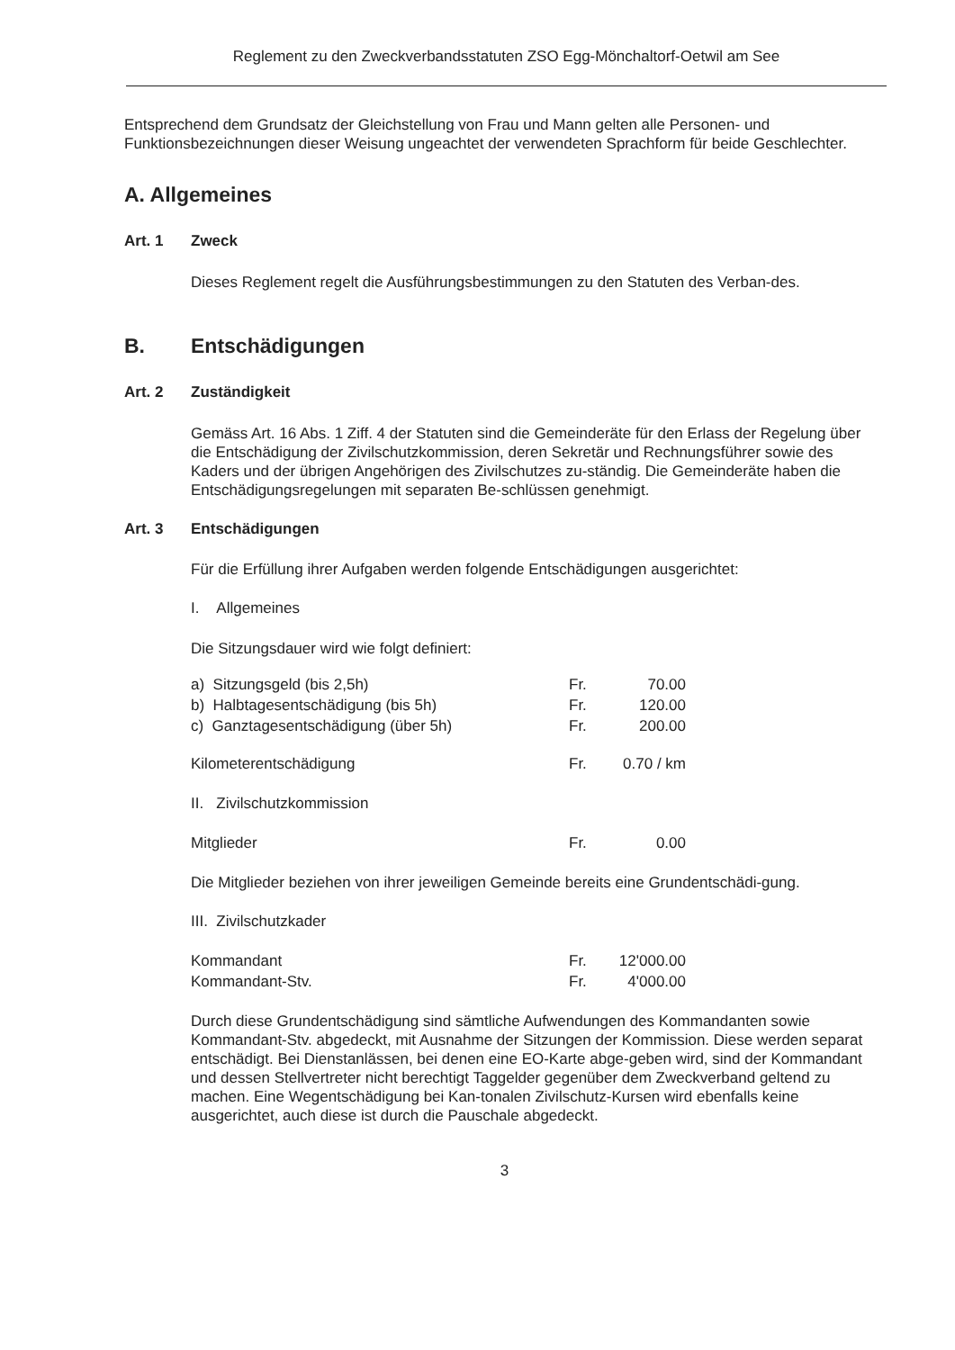Reglement zu den Zweckverbandsstatuten ZSO Egg-Mönchaltorf-Oetwil am See
Entsprechend dem Grundsatz der Gleichstellung von Frau und Mann gelten alle Personen- und Funktionsbezeichnungen dieser Weisung ungeachtet der verwendeten Sprachform für beide Geschlechter.
A. Allgemeines
Art. 1 Zweck
Dieses Reglement regelt die Ausführungsbestimmungen zu den Statuten des Verban-des.
B. Entschädigungen
Art. 2 Zuständigkeit
Gemäss Art. 16 Abs. 1 Ziff. 4 der Statuten sind die Gemeinderäte für den Erlass der Regelung über die Entschädigung der Zivilschutzkommission, deren Sekretär und Rechnungsführer sowie des Kaders und der übrigen Angehörigen des Zivilschutzes zu-ständig. Die Gemeinderäte haben die Entschädigungsregelungen mit separaten Be-schlüssen genehmigt.
Art. 3 Entschädigungen
Für die Erfüllung ihrer Aufgaben werden folgende Entschädigungen ausgerichtet:
I. Allgemeines
Die Sitzungsdauer wird wie folgt definiert:
| a) Sitzungsgeld (bis 2,5h) | Fr. | 70.00 |
| b) Halbtagesentschädigung (bis 5h) | Fr. | 120.00 |
| c) Ganztagesentschädigung (über 5h) | Fr. | 200.00 |
| Kilometerentschädigung | Fr. | 0.70 / km |
II. Zivilschutzkommission
| Mitglieder | Fr. | 0.00 |
Die Mitglieder beziehen von ihrer jeweiligen Gemeinde bereits eine Grundentschädi-gung.
III. Zivilschutzkader
| Kommandant | Fr. | 12'000.00 |
| Kommandant-Stv. | Fr. | 4'000.00 |
Durch diese Grundentschädigung sind sämtliche Aufwendungen des Kommandanten sowie Kommandant-Stv. abgedeckt, mit Ausnahme der Sitzungen der Kommission. Diese werden separat entschädigt. Bei Dienstanlässen, bei denen eine EO-Karte abge-geben wird, sind der Kommandant und dessen Stellvertreter nicht berechtigt Taggelder gegenüber dem Zweckverband geltend zu machen. Eine Wegentschädigung bei Kan-tonalen Zivilschutz-Kursen wird ebenfalls keine ausgerichtet, auch diese ist durch die Pauschale abgedeckt.
3